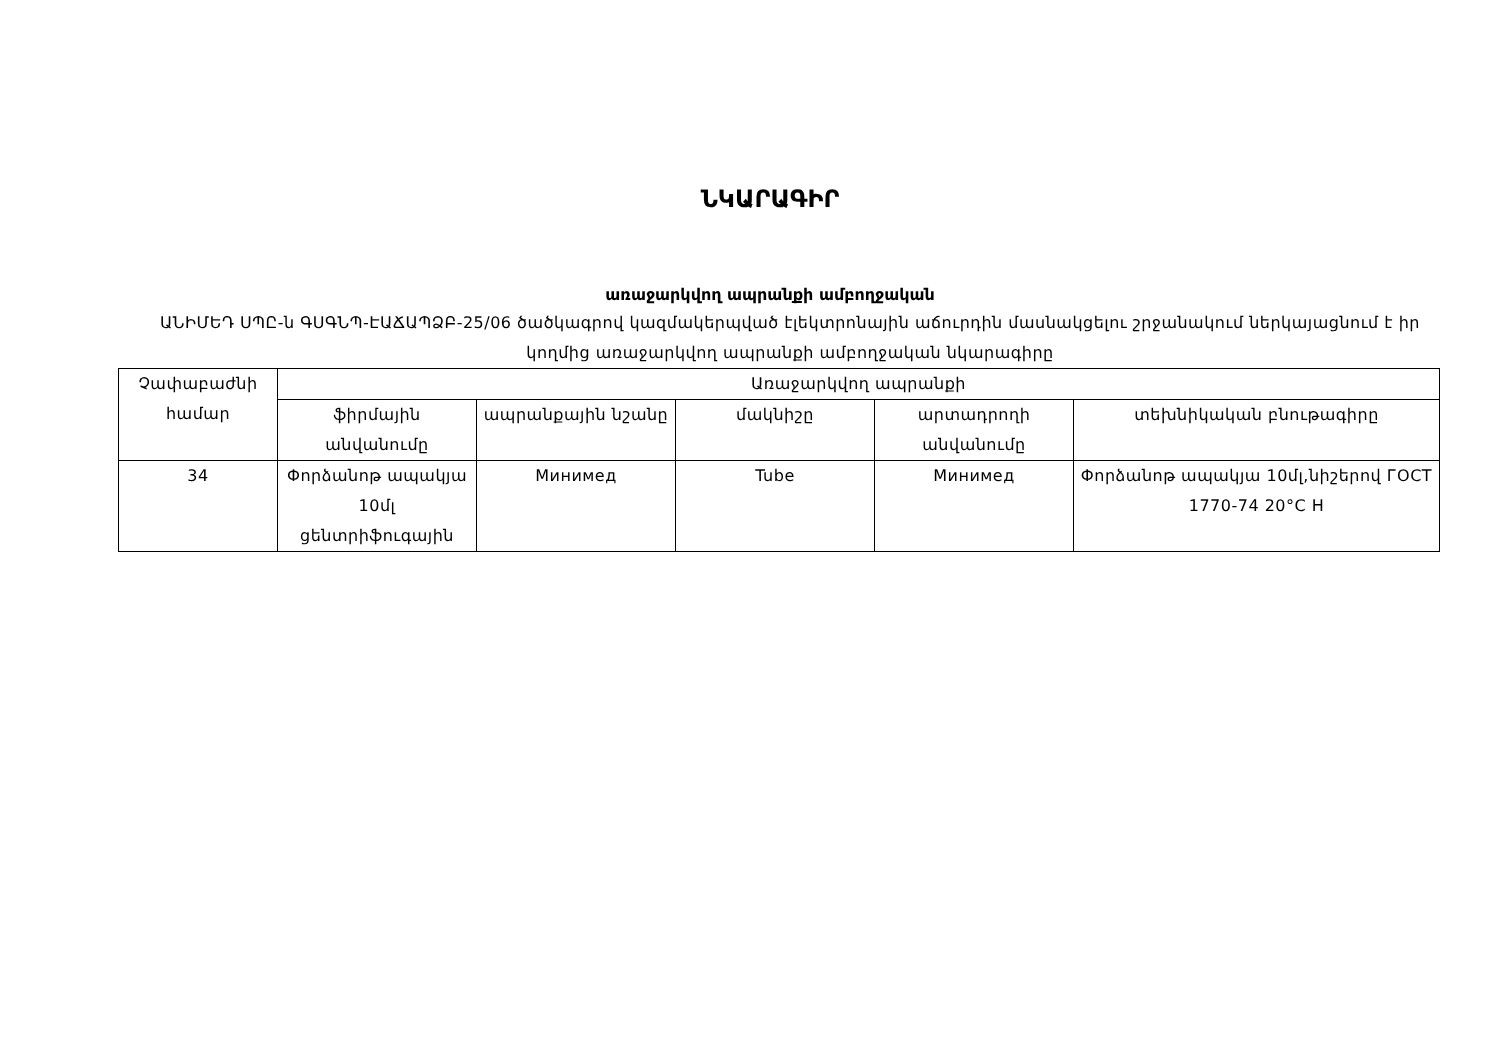ՆԿԱՐԱԳԻՐ
առաջարկվող ապրանքի ամբողջական
ԱՆԻՄԵԴ ՍՊԸ-ն ԳՍԳՆՊ-ԷԱՃԱՊՁԲ-25/06 ծածկագրով կազմակերպված էլեկտրոնային աճուրդին մասնակցելու շրջանակում ներկայացնում է իր կողմից առաջարկվող ապրանքի ամբողջական նկարագիրը
| Չափաբաժնի համար | Առաջարկվող ապրանքի | | | | |
| --- | --- | --- | --- | --- | --- |
| | ֆիրմային անվանումը | ապրանքային նշանը | մակնիշը | արտադրողի անվանումը | տեխնիկական բնութագիրը |
| 34 | Փորձանոթ ապակյա 10մլ ցենտրիֆուգային | Минимед | Tube | Минимед | Փորձանոթ ապակյա 10մլ,նիշերով ГОСТ 1770-74 20°C H |